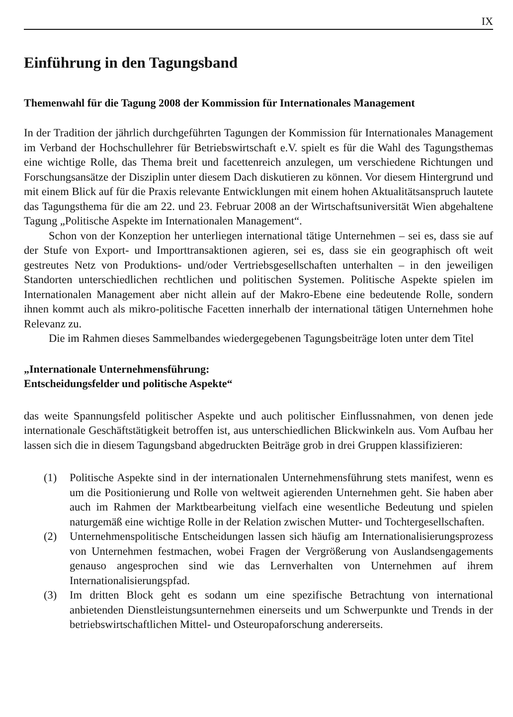IX
Einführung in den Tagungsband
Themenwahl für die Tagung 2008 der Kommission für Internationales Management
In der Tradition der jährlich durchgeführten Tagungen der Kommission für Internationales Management im Verband der Hochschullehrer für Betriebswirtschaft e.V. spielt es für die Wahl des Tagungsthemas eine wichtige Rolle, das Thema breit und facettenreich anzulegen, um verschiedene Richtungen und Forschungsansätze der Disziplin unter diesem Dach diskutieren zu können. Vor diesem Hintergrund und mit einem Blick auf für die Praxis relevante Entwicklungen mit einem hohen Aktualitätsanspruch lautete das Tagungsthema für die am 22. und 23. Februar 2008 an der Wirtschaftsuniversität Wien abgehaltene Tagung „Politische Aspekte im Internationalen Management“.
Schon von der Konzeption her unterliegen international tätige Unternehmen – sei es, dass sie auf der Stufe von Export- und Importtransaktionen agieren, sei es, dass sie ein geographisch oft weit gestreutes Netz von Produktions- und/oder Vertriebsgesellschaften unterhalten – in den jeweiligen Standorten unterschiedlichen rechtlichen und politischen Systemen. Politische Aspekte spielen im Internationalen Management aber nicht allein auf der Makro-Ebene eine bedeutende Rolle, sondern ihnen kommt auch als mikro-politische Facetten innerhalb der international tätigen Unternehmen hohe Relevanz zu.
Die im Rahmen dieses Sammelbandes wiedergegebenen Tagungsbeiträge loten unter dem Titel
„Internationale Unternehmensführung:
Entscheidungsfelder und politische Aspekte“
das weite Spannungsfeld politischer Aspekte und auch politischer Einflussnahmen, von denen jede internationale Geschäftstätigkeit betroffen ist, aus unterschiedlichen Blickwinkeln aus. Vom Aufbau her lassen sich die in diesem Tagungsband abgedruckten Beiträge grob in drei Gruppen klassifizieren:
(1) Politische Aspekte sind in der internationalen Unternehmensführung stets manifest, wenn es um die Positionierung und Rolle von weltweit agierenden Unternehmen geht. Sie haben aber auch im Rahmen der Marktbearbeitung vielfach eine wesentliche Bedeutung und spielen naturgemäß eine wichtige Rolle in der Relation zwischen Mutter- und Tochtergesellschaften.
(2) Unternehmenspolitische Entscheidungen lassen sich häufig am Internationalisierungsprozess von Unternehmen festmachen, wobei Fragen der Vergrößerung von Auslandsengagements genauso angesprochen sind wie das Lernverhalten von Unternehmen auf ihrem Internationalisierungspfad.
(3) Im dritten Block geht es sodann um eine spezifische Betrachtung von international anbietenden Dienstleistungsunternehmen einerseits und um Schwerpunkte und Trends in der betriebswirtschaftlichen Mittel- und Osteuropaforschung andererseits.